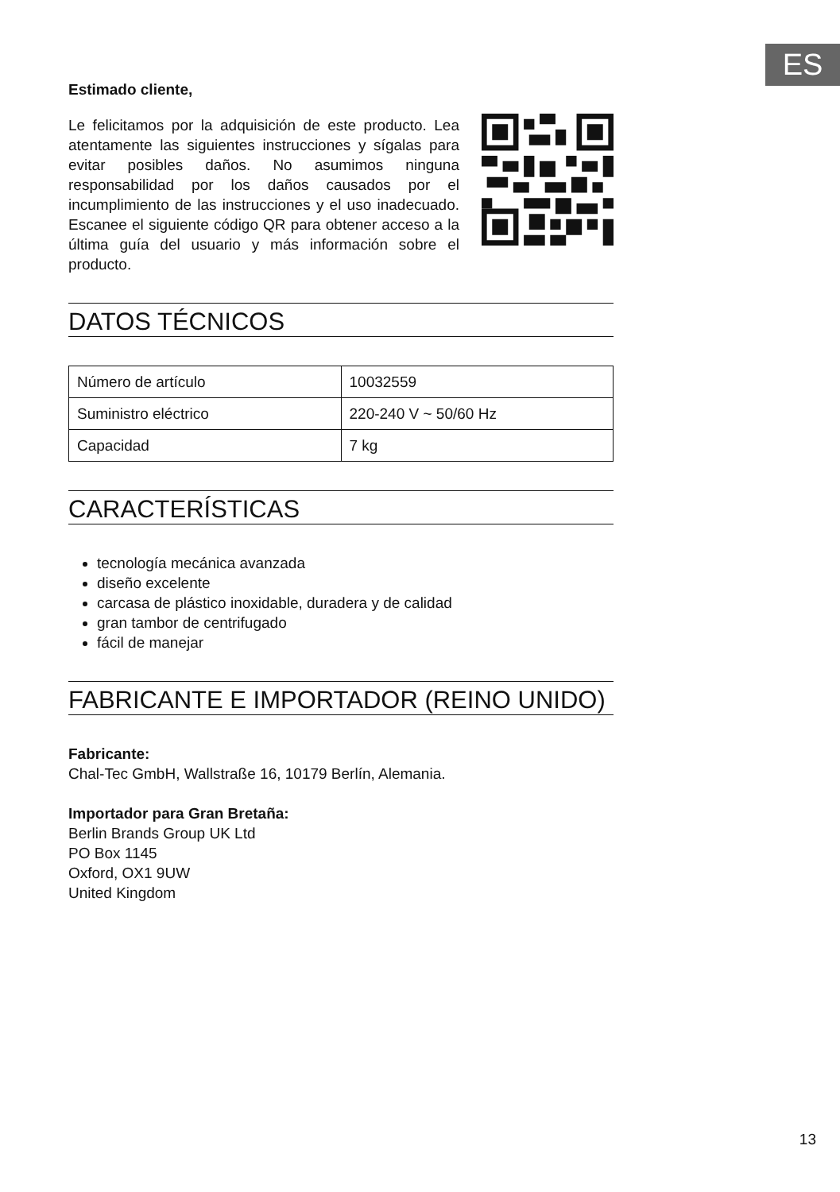ES
Estimado cliente,
Le felicitamos por la adquisición de este producto. Lea atentamente las siguientes instrucciones y sígalas para evitar posibles daños. No asumimos ninguna responsabilidad por los daños causados por el incumplimiento de las instrucciones y el uso inadecuado. Escanee el siguiente código QR para obtener acceso a la última guía del usuario y más información sobre el producto.
DATOS TÉCNICOS
| Número de artículo | 10032559 |
| Suministro eléctrico | 220-240 V ~ 50/60 Hz |
| Capacidad | 7 kg |
CARACTERÍSTICAS
tecnología mecánica avanzada
diseño excelente
carcasa de plástico inoxidable, duradera y de calidad
gran tambor de centrifugado
fácil de manejar
FABRICANTE E IMPORTADOR (REINO UNIDO)
Fabricante:
Chal-Tec GmbH, Wallstraße 16, 10179 Berlín, Alemania.
Importador para Gran Bretaña:
Berlin Brands Group UK Ltd
PO Box 1145
Oxford, OX1 9UW
United Kingdom
13